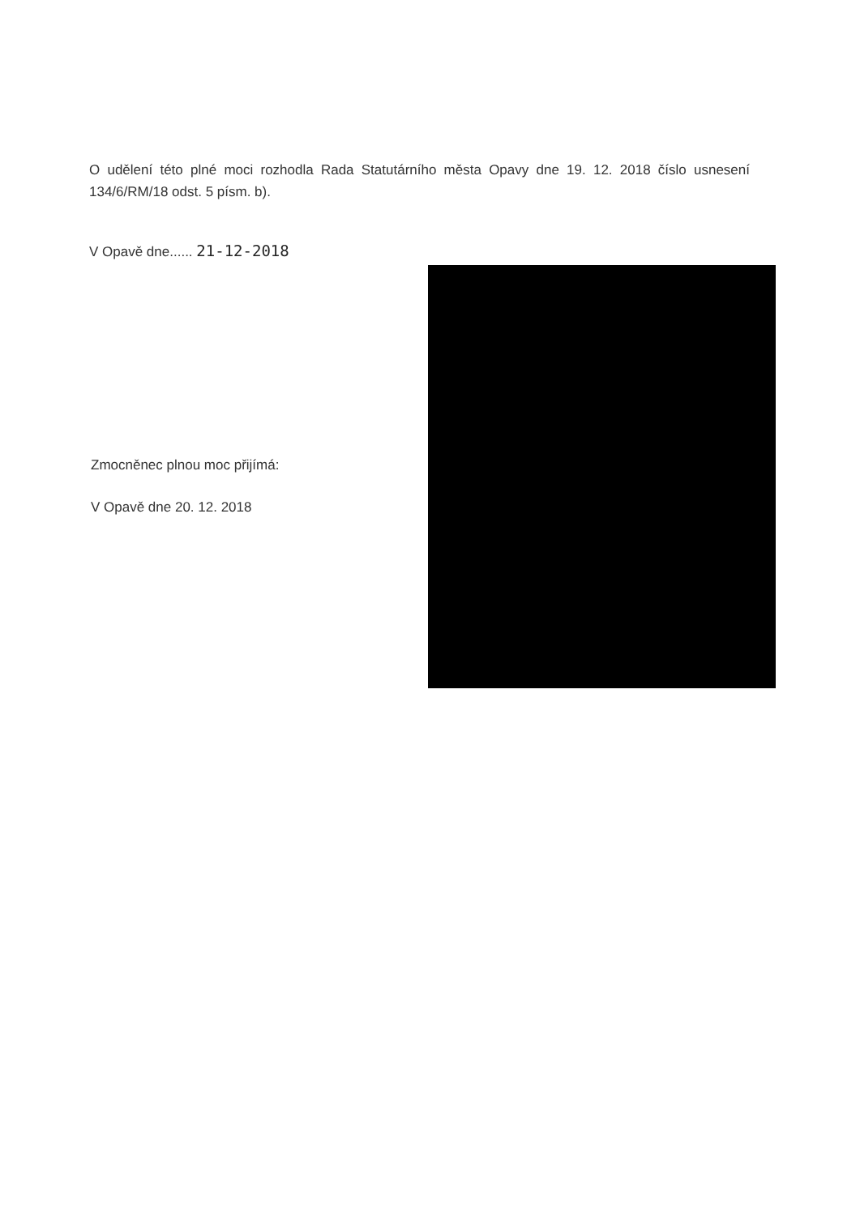O udělení této plné moci rozhodla Rada Statutárního města Opavy dne 19. 12. 2018 číslo usnesení 134/6/RM/18 odst. 5 písm. b).
V Opavě dne...... 21-12-2018
Zmocněnec plnou moc přijímá:
V Opavě dne 20. 12. 2018